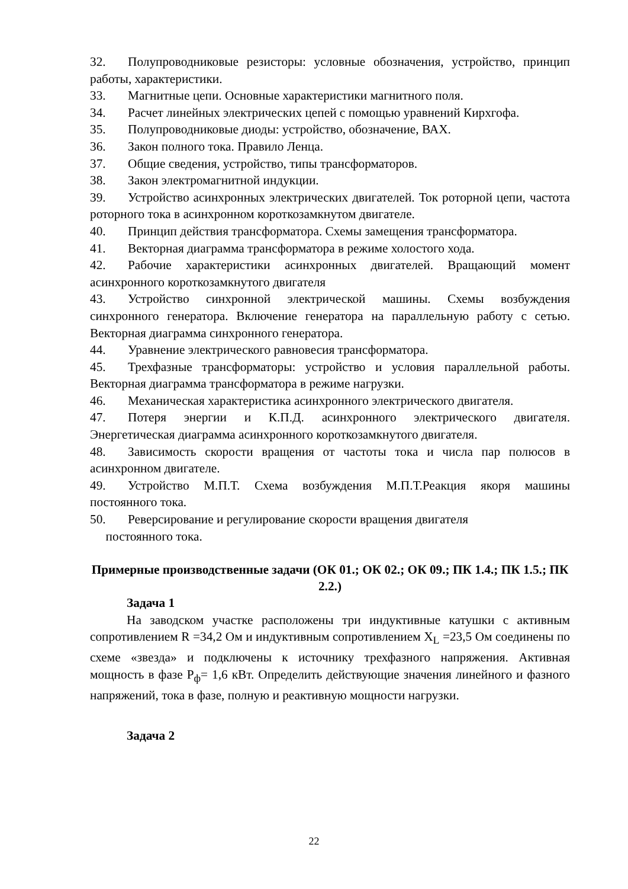32. Полупроводниковые резисторы: условные обозначения, устройство, принцип работы, характеристики.
33. Магнитные цепи. Основные характеристики магнитного поля.
34. Расчет линейных электрических цепей с помощью уравнений Кирхгофа.
35. Полупроводниковые диоды: устройство, обозначение, ВАХ.
36. Закон полного тока. Правило Ленца.
37. Общие сведения, устройство, типы трансформаторов.
38. Закон электромагнитной индукции.
39. Устройство асинхронных электрических двигателей. Ток роторной цепи, частота роторного тока в асинхронном короткозамкнутом двигателе.
40. Принцип действия трансформатора. Схемы замещения трансформатора.
41. Векторная диаграмма трансформатора в режиме холостого хода.
42. Рабочие характеристики асинхронных двигателей. Вращающий момент асинхронного короткозамкнутого двигателя
43. Устройство синхронной электрической машины. Схемы возбуждения синхронного генератора. Включение генератора на параллельную работу с сетью. Векторная диаграмма синхронного генератора.
44. Уравнение электрического равновесия трансформатора.
45. Трехфазные трансформаторы: устройство и условия параллельной работы. Векторная диаграмма трансформатора в режиме нагрузки.
46. Механическая характеристика асинхронного электрического двигателя.
47. Потеря энергии и К.П.Д. асинхронного электрического двигателя. Энергетическая диаграмма асинхронного короткозамкнутого двигателя.
48. Зависимость скорости вращения от частоты тока и числа пар полюсов в асинхронном двигателе.
49. Устройство М.П.Т. Схема возбуждения М.П.Т.Реакция якоря машины постоянного тока.
50. Реверсирование и регулирование скорости вращения двигателя
постоянного тока.
Примерные производственные задачи (ОК 01.; ОК 02.; ОК 09.; ПК 1.4.; ПК 1.5.; ПК 2.2.)
Задача 1
На заводском участке расположены три индуктивные катушки с активным сопротивлением R =34,2 Ом и индуктивным сопротивлением X<sub>L</sub> =23,5 Ом соединены по схеме «звезда» и подключены к источнику трехфазного напряжения. Активная мощность в фазе P<sub>ф</sub>= 1,6 кВт. Определить действующие значения линейного и фазного напряжений, тока в фазе, полную и реактивную мощности нагрузки.
Задача 2
22